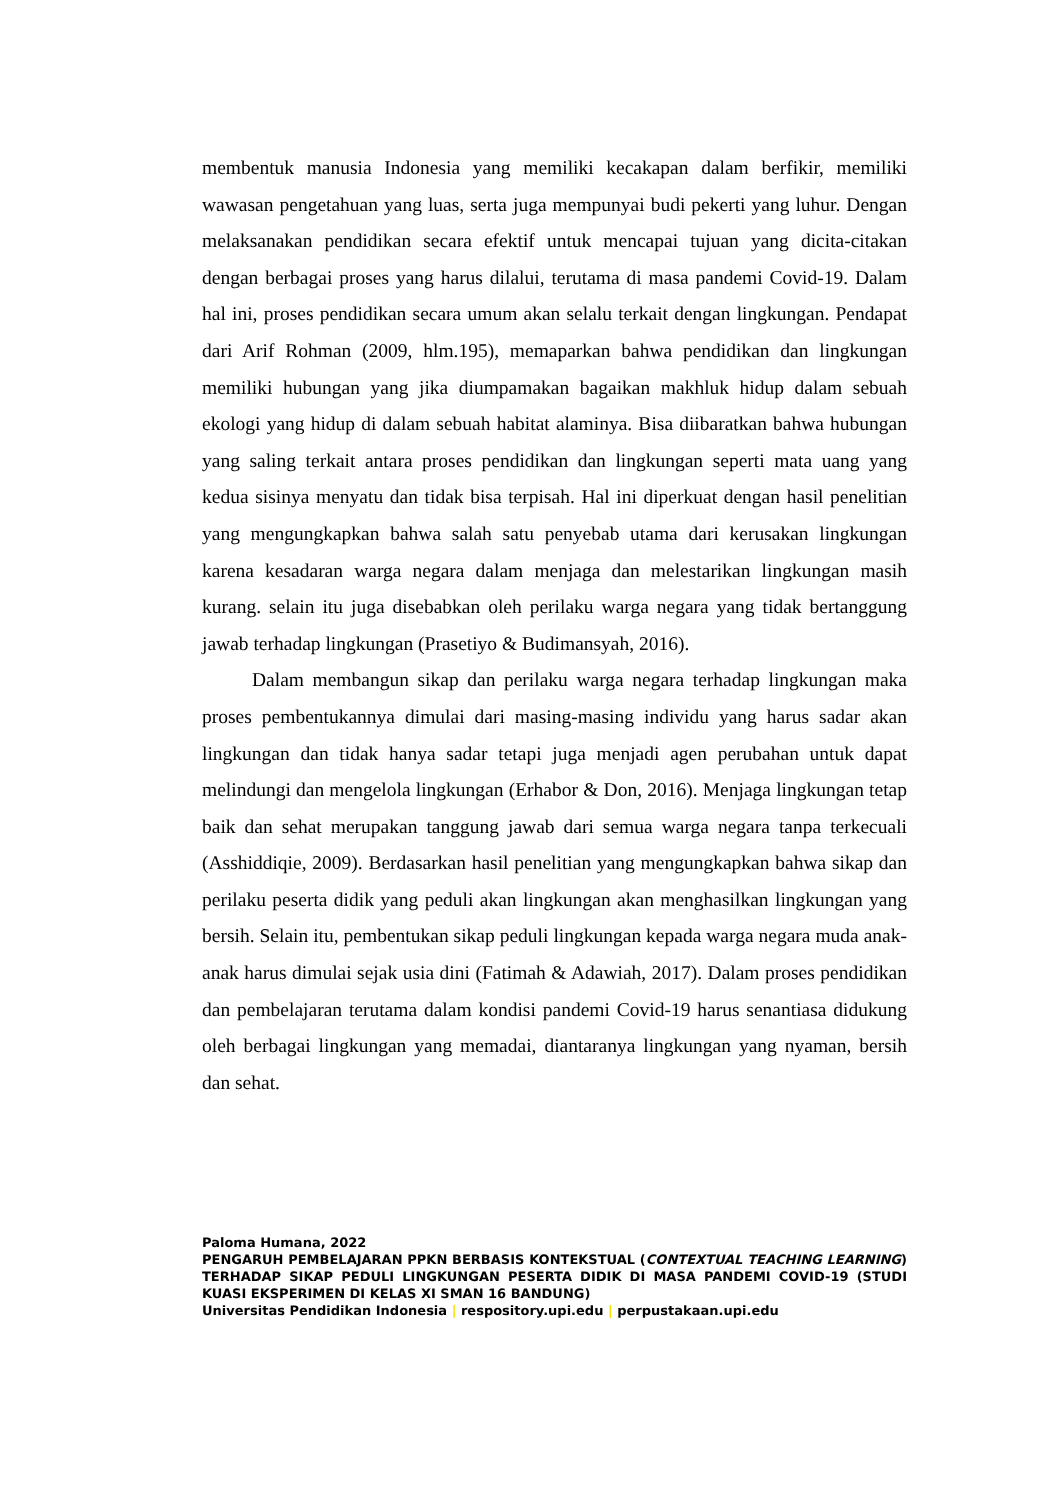membentuk manusia Indonesia yang memiliki kecakapan dalam berfikir, memiliki wawasan pengetahuan yang luas, serta juga mempunyai budi pekerti yang luhur. Dengan melaksanakan pendidikan secara efektif untuk mencapai tujuan yang dicita-citakan dengan berbagai proses yang harus dilalui, terutama di masa pandemi Covid-19. Dalam hal ini, proses pendidikan secara umum akan selalu terkait dengan lingkungan. Pendapat dari Arif Rohman (2009, hlm.195), memaparkan bahwa pendidikan dan lingkungan memiliki hubungan yang jika diumpamakan bagaikan makhluk hidup dalam sebuah ekologi yang hidup di dalam sebuah habitat alaminya. Bisa diibaratkan bahwa hubungan yang saling terkait antara proses pendidikan dan lingkungan seperti mata uang yang kedua sisinya menyatu dan tidak bisa terpisah. Hal ini diperkuat dengan hasil penelitian yang mengungkapkan bahwa salah satu penyebab utama dari kerusakan lingkungan karena kesadaran warga negara dalam menjaga dan melestarikan lingkungan masih kurang. selain itu juga disebabkan oleh perilaku warga negara yang tidak bertanggung jawab terhadap lingkungan (Prasetiyo & Budimansyah, 2016).
Dalam membangun sikap dan perilaku warga negara terhadap lingkungan maka proses pembentukannya dimulai dari masing-masing individu yang harus sadar akan lingkungan dan tidak hanya sadar tetapi juga menjadi agen perubahan untuk dapat melindungi dan mengelola lingkungan (Erhabor & Don, 2016). Menjaga lingkungan tetap baik dan sehat merupakan tanggung jawab dari semua warga negara tanpa terkecuali (Asshiddiqie, 2009). Berdasarkan hasil penelitian yang mengungkapkan bahwa sikap dan perilaku peserta didik yang peduli akan lingkungan akan menghasilkan lingkungan yang bersih. Selain itu, pembentukan sikap peduli lingkungan kepada warga negara muda anak-anak harus dimulai sejak usia dini (Fatimah & Adawiah, 2017). Dalam proses pendidikan dan pembelajaran terutama dalam kondisi pandemi Covid-19 harus senantiasa didukung oleh berbagai lingkungan yang memadai, diantaranya lingkungan yang nyaman, bersih dan sehat.
Paloma Humana, 2022
PENGARUH PEMBELAJARAN PPKN BERBASIS KONTEKSTUAL (CONTEXTUAL TEACHING LEARNING) TERHADAP SIKAP PEDULI LINGKUNGAN PESERTA DIDIK DI MASA PANDEMI COVID-19 (STUDI KUASI EKSPERIMEN DI KELAS XI SMAN 16 BANDUNG)
Universitas Pendidikan Indonesia | respository.upi.edu | perpustakaan.upi.edu